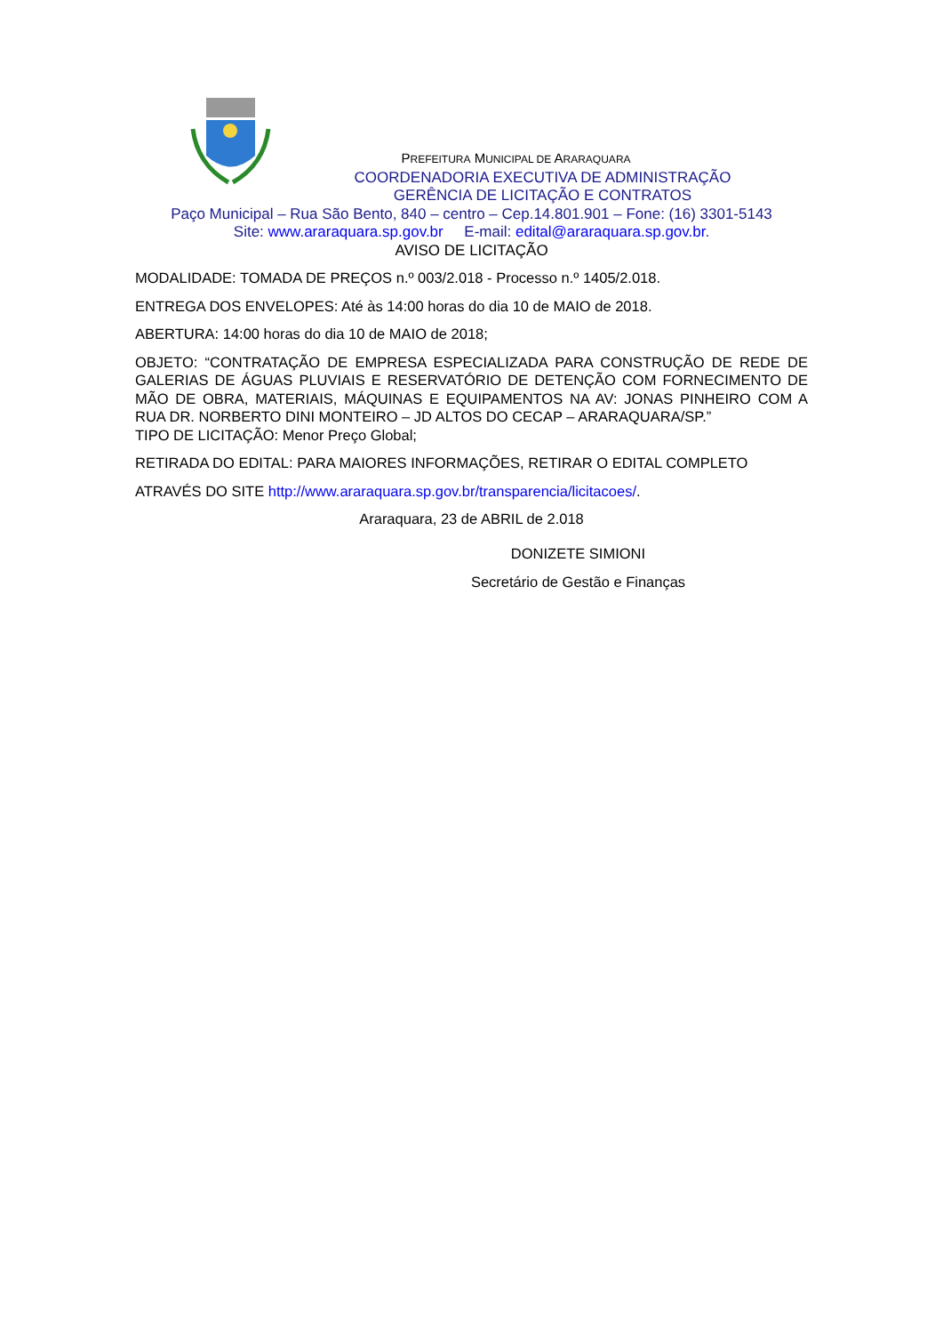PREFEITURA MUNICIPAL DE ARARAQUARA
COORDENADORIA EXECUTIVA DE ADMINISTRAÇÃO
GERÊNCIA DE LICITAÇÃO E CONTRATOS
Paço Municipal – Rua São Bento, 840 – centro – Cep.14.801.901 – Fone: (16) 3301-5143
Site: www.araraquara.sp.gov.br E-mail: edital@araraquara.sp.gov.br.
AVISO DE LICITAÇÃO
MODALIDADE: TOMADA DE PREÇOS n.º 003/2.018 - Processo n.º 1405/2.018.
ENTREGA DOS ENVELOPES: Até às 14:00 horas do dia 10 de MAIO de 2018.
ABERTURA: 14:00 horas do dia 10 de MAIO de 2018;
OBJETO: “CONTRATAÇÃO DE EMPRESA ESPECIALIZADA PARA CONSTRUÇÃO DE REDE DE GALERIAS DE ÁGUAS PLUVIAIS E RESERVATÓRIO DE DETENÇÃO COM FORNECIMENTO DE MÃO DE OBRA, MATERIAIS, MÁQUINAS E EQUIPAMENTOS NA AV: JONAS PINHEIRO COM A RUA DR. NORBERTO DINI MONTEIRO – JD ALTOS DO CECAP – ARARAQUARA/SP.”
TIPO DE LICITAÇÃO: Menor Preço Global;
RETIRADA DO EDITAL: PARA MAIORES INFORMAÇÕES, RETIRAR O EDITAL COMPLETO
ATRAVÉS DO SITE http://www.araraquara.sp.gov.br/transparencia/licitacoes/.
Araraquara, 23 de ABRIL de 2.018
DONIZETE SIMIONI
Secretário de Gestão e Finanças